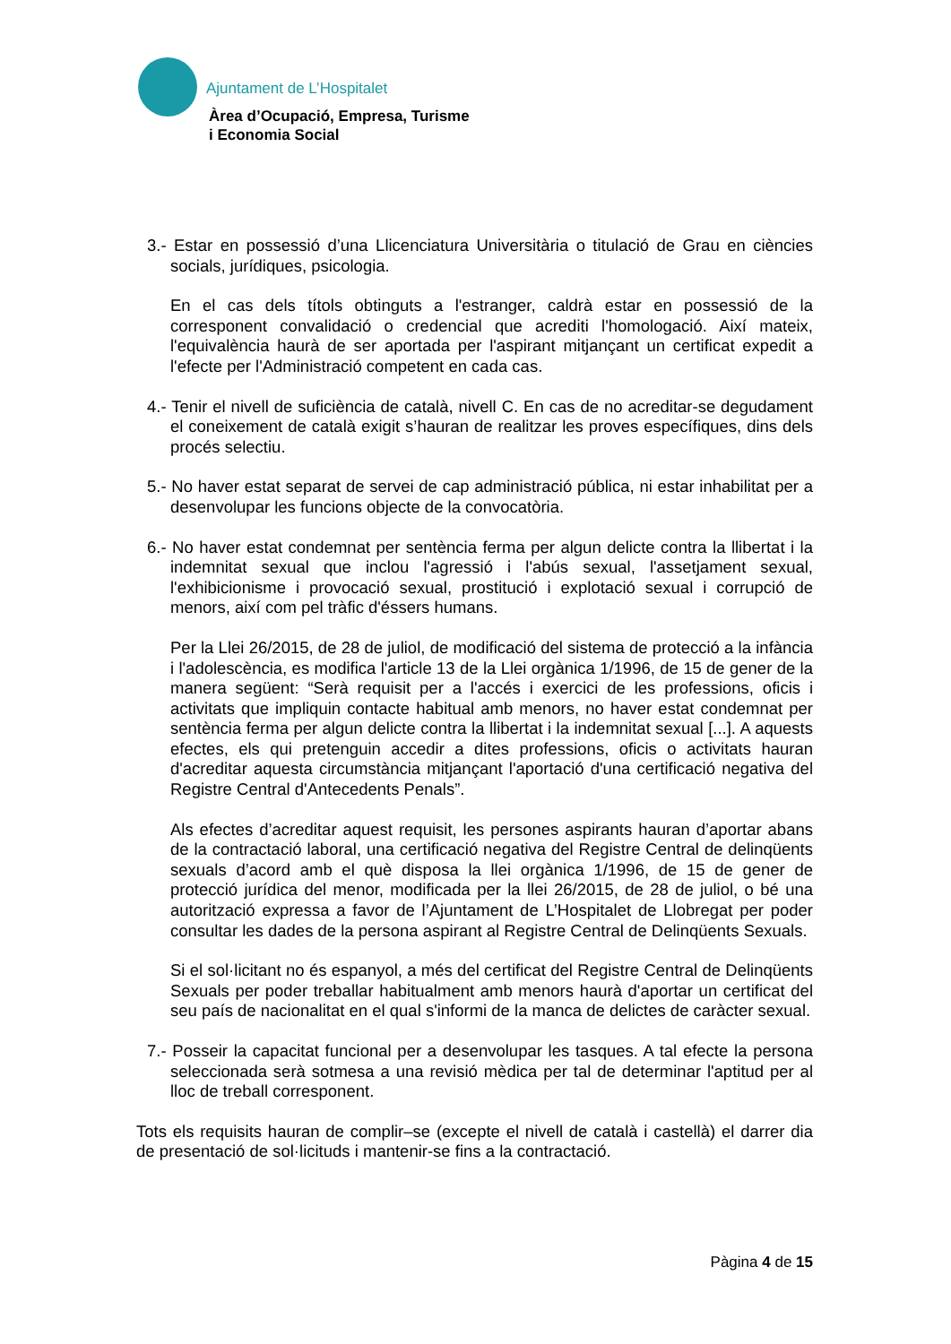Ajuntament de L’Hospitalet
Àrea d’Ocupació, Empresa, Turisme
i Economia Social
3.- Estar en possessió d’una Llicenciatura Universitària o titulació de Grau en ciències socials, jurídiques, psicologia.
En el cas dels títols obtinguts a l'estranger, caldrà estar en possessió de la corresponent convalidació o credencial que acrediti l'homologació. Així mateix, l'equivalència haurà de ser aportada per l'aspirant mitjançant un certificat expedit a l'efecte per l'Administració competent en cada cas.
4.- Tenir el nivell de suficiència de català, nivell C. En cas de no acreditar-se degudament el coneixement de català exigit s’hauran de realitzar les proves específiques, dins dels procés selectiu.
5.- No haver estat separat de servei de cap administració pública, ni estar inhabilitat per a desenvolupar les funcions objecte de la convocatòria.
6.- No haver estat condemnat per sentència ferma per algun delicte contra la llibertat i la indemnitat sexual que inclou l'agressió i l'abús sexual, l'assetjament sexual, l'exhibicionisme i provocació sexual, prostitució i explotació sexual i corrupció de menors, així com pel tràfic d'éssers humans.
Per la Llei 26/2015, de 28 de juliol, de modificació del sistema de protecció a la infància i l'adolescència, es modifica l'article 13 de la Llei orgànica 1/1996, de 15 de gener de la manera següent: “Serà requisit per a l'accés i exercici de les professions, oficis i activitats que impliquin contacte habitual amb menors, no haver estat condemnat per sentència ferma per algun delicte contra la llibertat i la indemnitat sexual [...]. A aquests efectes, els qui pretenguin accedir a dites professions, oficis o activitats hauran d'acreditar aquesta circumstància mitjançant l'aportació d'una certificació negativa del Registre Central d'Antecedents Penals”.
Als efectes d’acreditar aquest requisit, les persones aspirants hauran d’aportar abans de la contractació laboral, una certificació negativa del Registre Central de delinqüents sexuals d’acord amb el què disposa la llei orgànica 1/1996, de 15 de gener de protecció jurídica del menor, modificada per la llei 26/2015, de 28 de juliol, o bé una autorització expressa a favor de l’Ajuntament de L’Hospitalet de Llobregat per poder consultar les dades de la persona aspirant al Registre Central de Delinqüents Sexuals.
Si el sol·licitant no és espanyol, a més del certificat del Registre Central de Delinqüents Sexuals per poder treballar habitualment amb menors haurà d'aportar un certificat del seu país de nacionalitat en el qual s'informi de la manca de delictes de caràcter sexual.
7.- Posseir la capacitat funcional per a desenvolupar les tasques. A tal efecte la persona seleccionada serà sotmesa a una revisió mèdica per tal de determinar l'aptitud per al lloc de treball corresponent.
Tots els requisits hauran de complir–se (excepte el nivell de català i castellà) el darrer dia de presentació de sol·licituds i mantenir-se fins a la contractació.
Pàgina 4 de 15